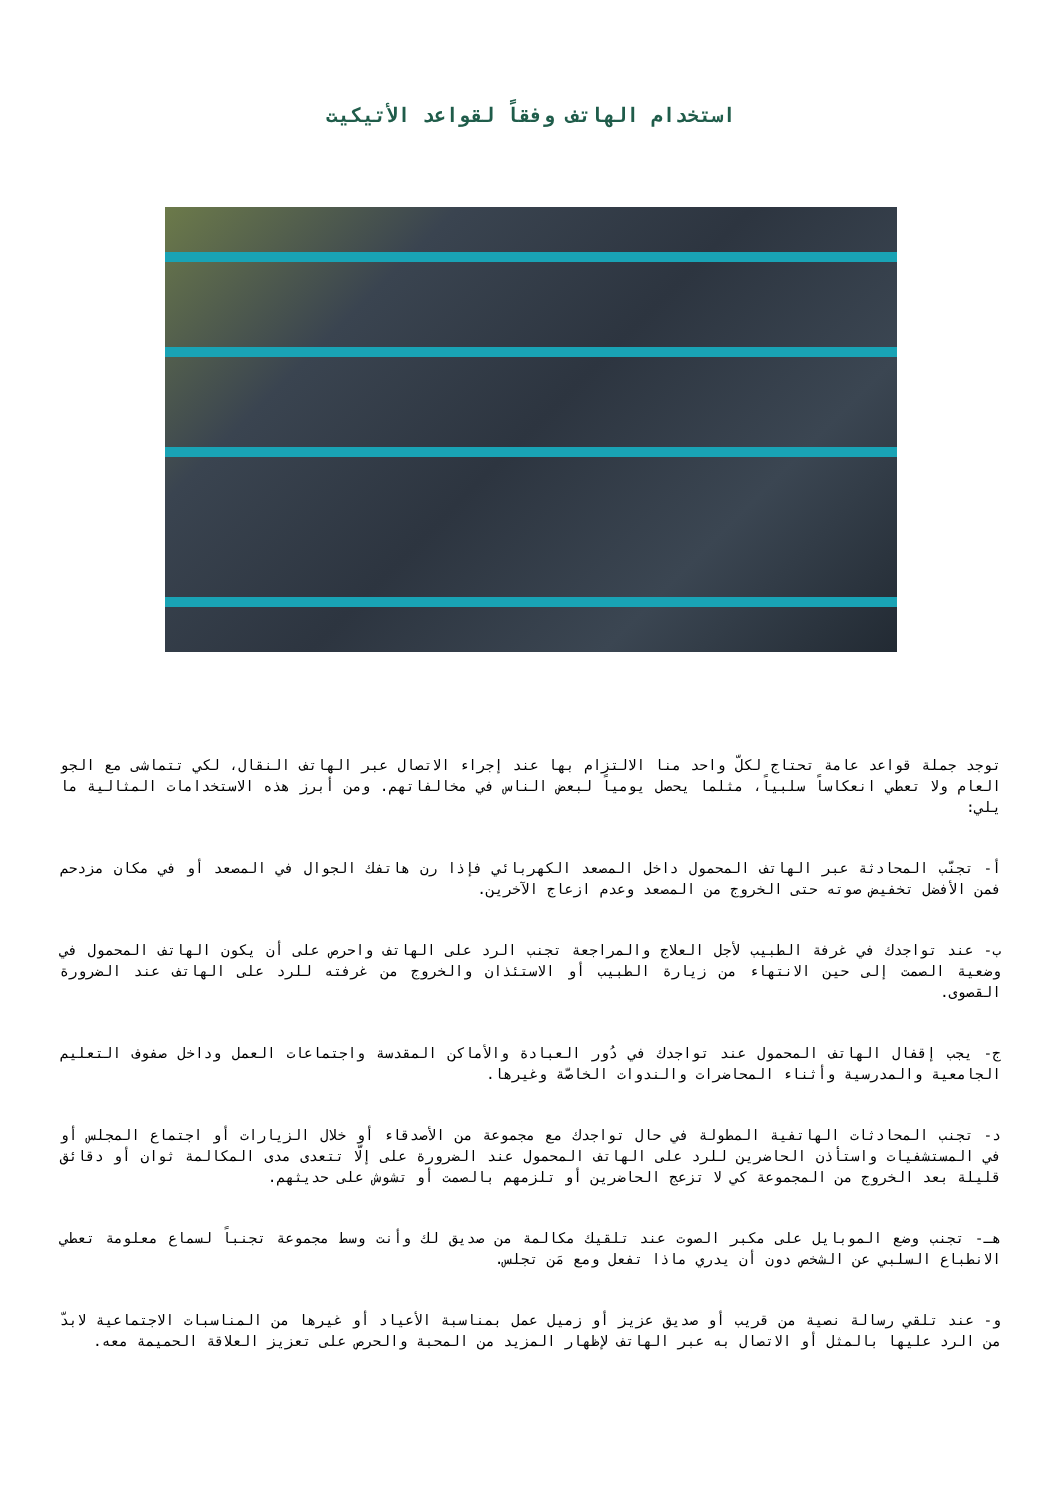استخدام الهاتف وفقاً لقواعد الأتيكيت
توجد جملة قواعد عامة تحتاج لكلّ واحد منا الالتزام بها عند إجراء الاتصال عبر الهاتف النقال، لكي تتماشى مع الجو العام ولا تعطي انعكاساً سلبياً، مثلما يحصل يومياً لبعض الناس في مخالفاتهم. ومن أبرز هذه الاستخدامات المثالية ما يلي:
أ- تجنّب المحادثة عبر الهاتف المحمول داخل المصعد الكهربائي فإذا رن هاتفك الجوال في المصعد أو في مكان مزدحم فمن الأفضل تخفيض صوته حتى الخروج من المصعد وعدم ازعاج الآخرين.
ب- عند تواجدك في غرفة الطبيب لأجل العلاج والمراجعة تجنب الرد على الهاتف واحرص على أن يكون الهاتف المحمول في وضعية الصمت إلى حين الانتهاء من زيارة الطبيب أو الاستئذان والخروج من غرفته للرد على الهاتف عند الضرورة القصوى.
ج- يجب إقفال الهاتف المحمول عند تواجدك في دُور العبادة والأماكن المقدسة واجتماعات العمل وداخل صفوف التعليم الجامعية والمدرسية وأثناء المحاضرات والندوات الخاصّة وغيرها.
د- تجنب المحادثات الهاتفية المطولة في حال تواجدك مع مجموعة من الأصدقاء أو خلال الزيارات أو اجتماع المجلس أو في المستشفيات واستأذن الحاضرين للرد على الهاتف المحمول عند الضرورة على إلّا تتعدى مدى المكالمة ثوان أو دقائق قليلة بعد الخروج من المجموعة كي لا تزعج الحاضرين أو تلزمهم بالصمت أو تشوش على حديثهم.
هـ- تجنب وضع الموبايل على مكبر الصوت عند تلقيك مكالمة من صديق لك وأنت وسط مجموعة تجنباً لسماع معلومة تعطي الانطباع السلبي عن الشخص دون أن يدري ماذا تفعل ومع مَن تجلس.
و- عند تلقي رسالة نصية من قريب أو صديق عزيز أو زميل عمل بمناسبة الأعياد أو غيرها من المناسبات الاجتماعية لابدّ من الرد عليها بالمثل أو الاتصال به عبر الهاتف لإظهار المزيد من المحبة والحرص على تعزيز العلاقة الحميمة معه.